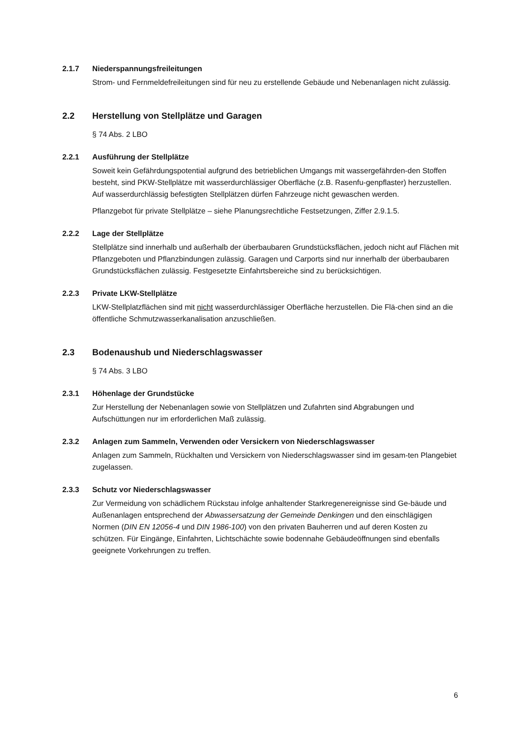2.1.7 Niederspannungsfreileitungen
Strom- und Fernmeldefreileitungen sind für neu zu erstellende Gebäude und Nebenanlagen nicht zulässig.
2.2 Herstellung von Stellplätze und Garagen
§ 74 Abs. 2 LBO
2.2.1 Ausführung der Stellplätze
Soweit kein Gefährdungspotential aufgrund des betrieblichen Umgangs mit wassergefährden-den Stoffen besteht, sind PKW-Stellplätze mit wasserdurchlässiger Oberfläche (z.B. Rasenfu-genpflaster) herzustellen. Auf wasserdurchlässig befestigten Stellplätzen dürfen Fahrzeuge nicht gewaschen werden.
Pflanzgebot für private Stellplätze – siehe Planungsrechtliche Festsetzungen, Ziffer 2.9.1.5.
2.2.2 Lage der Stellplätze
Stellplätze sind innerhalb und außerhalb der überbaubaren Grundstücksflächen, jedoch nicht auf Flächen mit Pflanzgeboten und Pflanzbindungen zulässig. Garagen und Carports sind nur innerhalb der überbaubaren Grundstücksflächen zulässig. Festgesetzte Einfahrtsbereiche sind zu berücksichtigen.
2.2.3 Private LKW-Stellplätze
LKW-Stellplatzflächen sind mit nicht wasserdurchlässiger Oberfläche herzustellen. Die Flä-chen sind an die öffentliche Schmutzwasserkanalisation anzuschließen.
2.3 Bodenaushub und Niederschlagswasser
§ 74 Abs. 3 LBO
2.3.1 Höhenlage der Grundstücke
Zur Herstellung der Nebenanlagen sowie von Stellplätzen und Zufahrten sind Abgrabungen und Aufschüttungen nur im erforderlichen Maß zulässig.
2.3.2 Anlagen zum Sammeln, Verwenden oder Versickern von Niederschlagswasser
Anlagen zum Sammeln, Rückhalten und Versickern von Niederschlagswasser sind im gesam-ten Plangebiet zugelassen.
2.3.3 Schutz vor Niederschlagswasser
Zur Vermeidung von schädlichem Rückstau infolge anhaltender Starkregenereignisse sind Ge-bäude und Außenanlagen entsprechend der Abwassersatzung der Gemeinde Denkingen und den einschlägigen Normen (DIN EN 12056-4 und DIN 1986-100) von den privaten Bauherren und auf deren Kosten zu schützen. Für Eingänge, Einfahrten, Lichtschächte sowie bodennahe Gebäudeöffnungen sind ebenfalls geeignete Vorkehrungen zu treffen.
6